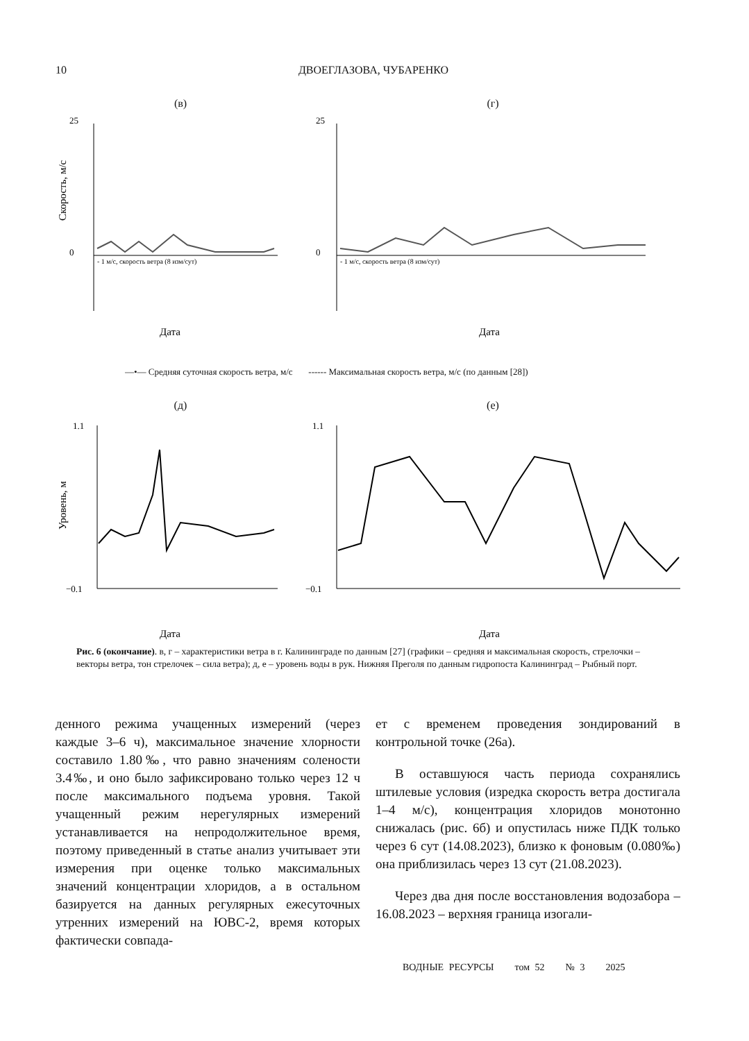10 ДВОЕГЛАЗОВА, ЧУБАРЕНКО
(в)
25
0
- 1 м/с, скорость ветра (8 изм/сут)
Скорость, м/с
Дата
(г)
25
0
- 1 м/с, скорость ветра (8 изм/сут)
Дата
—•— Средняя суточная скорость ветра, м/с ------ Максимальная скорость ветра, м/с (по данным [28])
(д)
1.1
−0.1
Уровень, м
Дата
(е)
1.1
−0.1
Дата
Рис. 6 (окончание). в, г – характеристики ветра в г. Калининграде по данным [27] (графики – средняя и максимальная скорость, стрелочки – векторы ветра, тон стрелочек – сила ветра); д, е – уровень воды в рук. Нижняя Преголя по данным гидропоста Калининград – Рыбный порт.
денного режима учащенных измерений (через каждые 3–6 ч), максимальное значение хлорности составило 1.80‰, что равно значениям солености 3.4‰, и оно было зафиксировано только через 12 ч после максимального подъема уровня. Такой учащенный режим нерегулярных измерений устанавливается на непродолжительное время, поэтому приведенный в статье анализ учитывает эти измерения при оценке только максимальных значений концентрации хлоридов, а в остальном базируется на данных регулярных ежесуточных утренних измерений на ЮВС-2, время которых фактически совпада-
ет с временем проведения зондирований в контрольной точке (26а).
В оставшуюся часть периода сохранялись штилевые условия (изредка скорость ветра достигала 1–4 м/с), концентрация хлоридов монотонно снижалась (рис. 6б) и опустилась ниже ПДК только через 6 сут (14.08.2023), близко к фоновым (0.080‰) она приблизилась через 13 сут (21.08.2023).
Через два дня после восстановления водозабора – 16.08.2023 – верхняя граница изогали-
ВОДНЫЕ РЕСУРСЫ том 52 № 3 2025